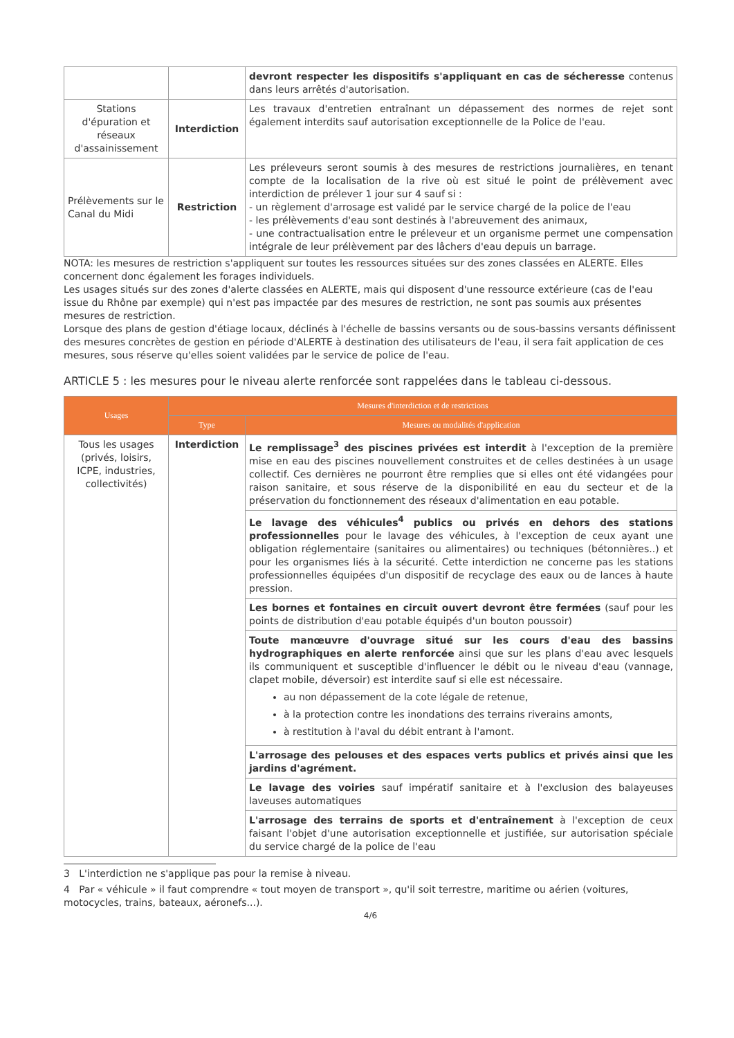| | | devront respecter les dispositifs s'appliquant en cas de sécheresse contenus dans leurs arrêtés d'autorisation. |
| Stations d'épuration et réseaux d'assainissement | Interdiction | Les travaux d'entretien entraînant un dépassement des normes de rejet sont également interdits sauf autorisation exceptionnelle de la Police de l'eau. |
| Prélèvements sur le Canal du Midi | Restriction | Les préleveurs seront soumis à des mesures de restrictions journalières, en tenant compte de la localisation de la rive où est situé le point de prélèvement avec interdiction de prélever 1 jour sur 4 sauf si : - un règlement d'arrosage est validé par le service chargé de la police de l'eau - les prélèvements d'eau sont destinés à l'abreuvement des animaux, - une contractualisation entre le préleveur et un organisme permet une compensation intégrale de leur prélèvement par des lâchers d'eau depuis un barrage. |
NOTA: les mesures de restriction s'appliquent sur toutes les ressources situées sur des zones classées en ALERTE. Elles concernent donc également les forages individuels.
Les usages situés sur des zones d'alerte classées en ALERTE, mais qui disposent d'une ressource extérieure (cas de l'eau issue du Rhône par exemple) qui n'est pas impactée par des mesures de restriction, ne sont pas soumis aux présentes mesures de restriction.
Lorsque des plans de gestion d'étiage locaux, déclinés à l'échelle de bassins versants ou de sous-bassins versants définissent des mesures concrètes de gestion en période d'ALERTE à destination des utilisateurs de l'eau, il sera fait application de ces mesures, sous réserve qu'elles soient validées par le service de police de l'eau.
ARTICLE 5 : les mesures pour le niveau alerte renforcée sont rappelées dans le tableau ci-dessous.
| Usages | Mesures d'interdiction et de restrictions | |
| --- | --- | --- |
| | Type | Mesures ou modalités d'application |
| Tous les usages (privés, loisirs, ICPE, industries, collectivités) | Interdiction | Le remplissage<sup>3</sup> des piscines privées est interdit à l'exception de la première mise en eau des piscines nouvellement construites et de celles destinées à un usage collectif. Ces dernières ne pourront être remplies que si elles ont été vidangées pour raison sanitaire, et sous réserve de la disponibilité en eau du secteur et de la préservation du fonctionnement des réseaux d'alimentation en eau potable. |
| | | Le lavage des véhicules<sup>4</sup> publics ou privés en dehors des stations professionnelles pour le lavage des véhicules, à l'exception de ceux ayant une obligation réglementaire (sanitaires ou alimentaires) ou techniques (bétonnières..) et pour les organismes liés à la sécurité. Cette interdiction ne concerne pas les stations professionnelles équipées d'un dispositif de recyclage des eaux ou de lances à haute pression. |
| | | Les bornes et fontaines en circuit ouvert devront être fermées (sauf pour les points de distribution d'eau potable équipés d'un bouton poussoir) |
| | | Toute manœuvre d'ouvrage situé sur les cours d'eau des bassins hydrographiques en alerte renforcée ainsi que sur les plans d'eau avec lesquels ils communiquent et susceptible d'influencer le débit ou le niveau d'eau (vannage, clapet mobile, déversoir) est interdite sauf si elle est nécessaire. au non dépassement de la cote légale de retenue, à la protection contre les inondations des terrains riverains amonts, à restitution à l'aval du débit entrant à l'amont. |
| | | L'arrosage des pelouses et des espaces verts publics et privés ainsi que les jardins d'agrément. |
| | | Le lavage des voiries sauf impératif sanitaire et à l'exclusion des balayeuses laveuses automatiques |
| | | L'arrosage des terrains de sports et d'entraînement à l'exception de ceux faisant l'objet d'une autorisation exceptionnelle et justifiée, sur autorisation spéciale du service chargé de la police de l'eau |
3 L'interdiction ne s'applique pas pour la remise à niveau.
4 Par « véhicule » il faut comprendre « tout moyen de transport », qu'il soit terrestre, maritime ou aérien (voitures, motocycles, trains, bateaux, aéronefs...).
4/6